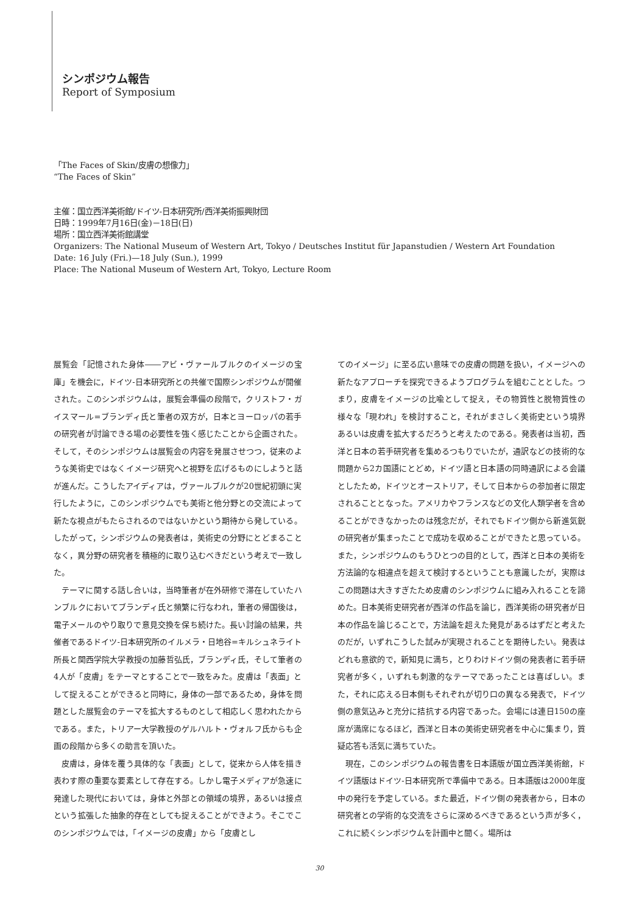シンポジウム報告
Report of Symposium
「The Faces of Skin/皮膚の想像力」
“The Faces of Skin”
主催：国立西洋美術館/ドイツ-日本研究所/西洋美術振興財団
日時：1999年7月16日(金)－18日(日)
場所：国立西洋美術館講堂
Organizers: The National Museum of Western Art, Tokyo / Deutsches Institut für Japanstudien / Western Art Foundation
Date: 16 July (Fri.)—18 July (Sun.), 1999
Place: The National Museum of Western Art, Tokyo, Lecture Room
展覧会「記憶された身体――アビ・ヴァールブルクのイメージの宝庫」を機会に，ドイツ-日本研究所との共催で国際シンポジウムが開催された。このシンポジウムは，展覧会準備の段階で，クリストフ・ガイスマール=ブランディ氏と筆者の双方が，日本とヨーロッパの若手の研究者が討論できる場の必要性を強く感じたことから企画された。そして，そのシンポジウムは展覧会の内容を発展させつつ，従来のような美術史ではなくイメージ研究へと視野を広げるものにしようと話が進んだ。こうしたアイディアは，ヴァールブルクが20世紀初頭に実行したように，このシンポジウムでも美術と他分野との交流によって新たな視点がもたらされるのではないかという期待から発している。したがって，シンポジウムの発表者は，美術史の分野にとどまることなく，異分野の研究者を積極的に取り込むべきだという考えで一致した。
テーマに関する話し合いは，当時筆者が在外研修で滞在していたハンブルクにおいてブランディ氏と頻繁に行なわれ，筆者の帰国後は，電子メールのやり取りで意見交換を保ち続けた。長い討論の結果，共催者であるドイツ-日本研究所のイルメラ・日地谷=キルシュネライト所長と関西学院大学教授の加藤哲弘氏，ブランディ氏，そして筆者の4人が「皮膚」をテーマとすることで一致をみた。皮膚は「表面」として捉えることができると同時に，身体の一部であるため，身体を問題とした展覧会のテーマを拡大するものとして相応しく思われたからである。また，トリアー大学教授のゲルハルト・ヴォルフ氏からも企画の段階から多くの助言を頂いた。
皮膚は，身体を覆う具体的な「表面」として，従来から人体を描き表わす際の重要な要素として存在する。しかし電子メディアが急速に発達した現代においては，身体と外部との領域の境界，あるいは接点という拡張した抽象的存在としても捉えることができよう。そこでこのシンポジウムでは，「イメージの皮膚」から「皮膚とし
てのイメージ」に至る広い意味での皮膚の問題を扱い，イメージへの新たなアプローチを探究できるようプログラムを組むこととした。つまり，皮膚をイメージの比喩として捉え，その物質性と脱物質性の様々な「現われ」を検討すること，それがまさしく美術史という境界あるいは皮膚を拡大するだろうと考えたのである。発表者は当初，西洋と日本の若手研究者を集めるつもりでいたが，通訳などの技術的な問題から2カ国語にとどめ，ドイツ語と日本語の同時通訳による会議としたため，ドイツとオーストリア，そして日本からの参加者に限定されることとなった。アメリカやフランスなどの文化人類学者を含めることができなかったのは残念だが，それでもドイツ側から新進気鋭の研究者が集まったことで成功を収めることができたと思っている。また，シンポジウムのもうひとつの目的として，西洋と日本の美術を方法論的な相違点を超えて検討するということも意識したが，実際はこの問題は大きすぎたため皮膚のシンポジウムに組み入れることを諦めた。日本美術史研究者が西洋の作品を論じ，西洋美術の研究者が日本の作品を論じることで，方法論を超えた発見があるはずだと考えたのだが，いずれこうした試みが実現されることを期待したい。発表はどれも意欲的で，新知見に満ち，とりわけドイツ側の発表者に若手研究者が多く，いずれも刺激的なテーマであったことは喜ばしい。また，それに応える日本側もそれぞれが切り口の異なる発表で，ドイツ側の意気込みと充分に拮抗する内容であった。会場には連日150の座席が満席になるほど，西洋と日本の美術史研究者を中心に集まり，質疑応答も活気に満ちていた。
現在，このシンポジウムの報告書を日本語版が国立西洋美術館，ドイツ語版はドイツ-日本研究所で準備中である。日本語版は2000年度中の発行を予定している。また最近，ドイツ側の発表者から，日本の研究者との学術的な交流をさらに深めるべきであるという声が多く，これに続くシンポジウムを計画中と聞く。場所は
30